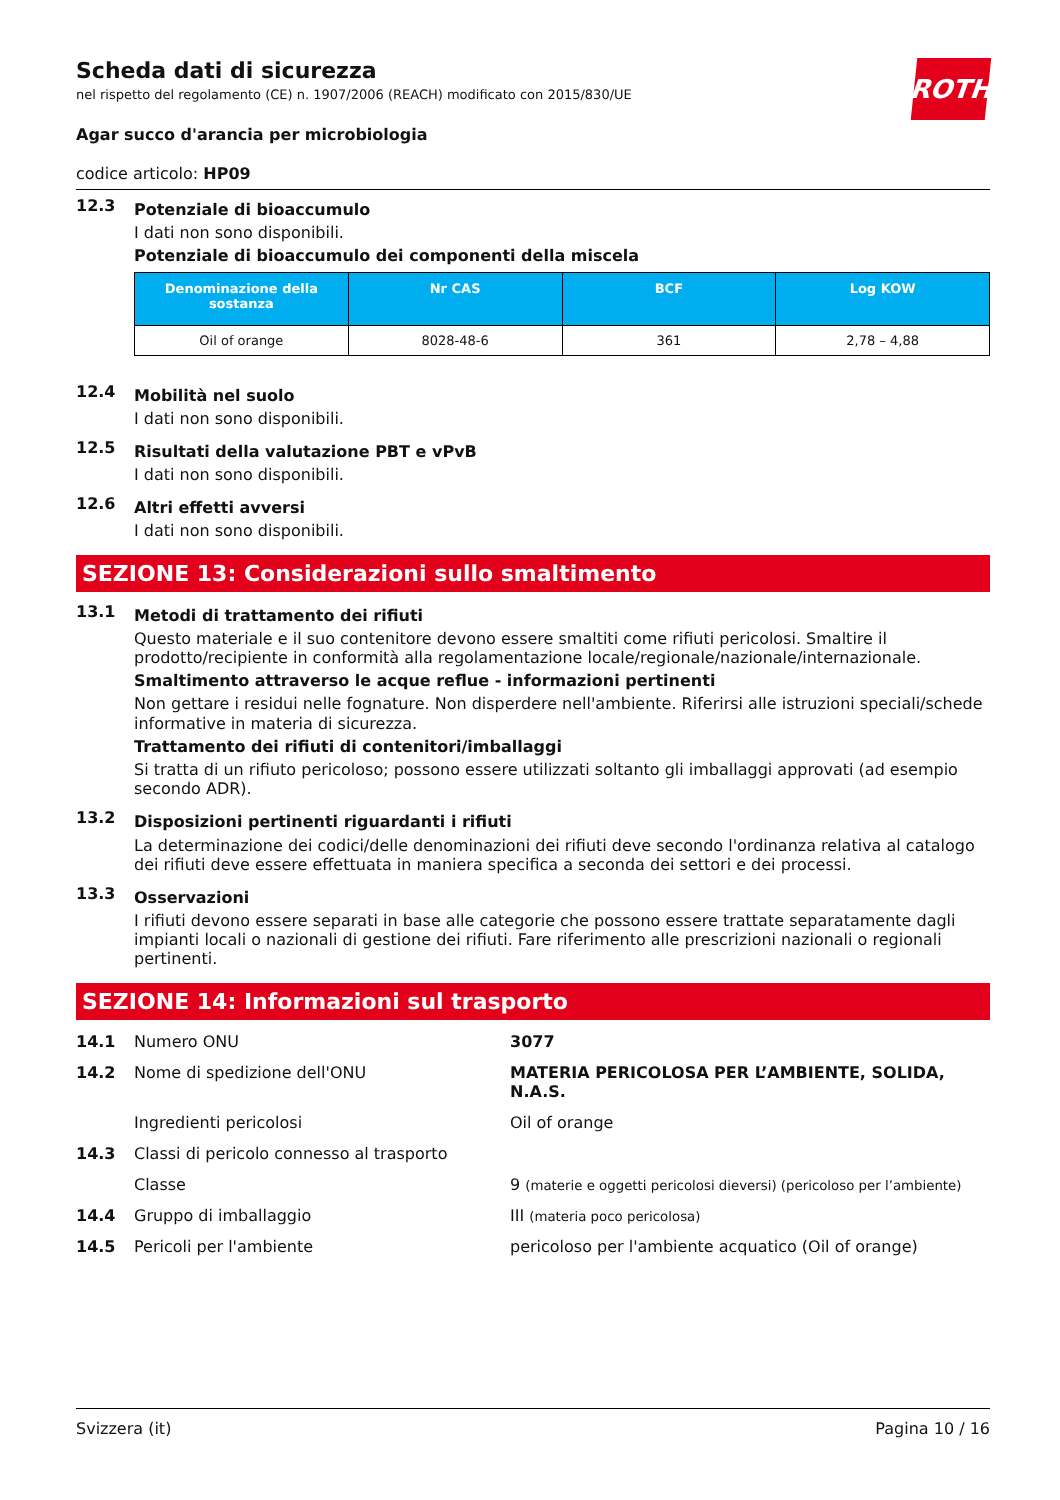ROTH
Scheda dati di sicurezza
nel rispetto del regolamento (CE) n. 1907/2006 (REACH) modificato con 2015/830/UE
Agar succo d'arancia per microbiologia
codice articolo: HP09
12.3
Potenziale di bioaccumulo
I dati non sono disponibili.
Potenziale di bioaccumulo dei componenti della miscela
| Denominazione della sostanza | Nr CAS | BCF | Log KOW |
| --- | --- | --- | --- |
| Oil of orange | 8028-48-6 | 361 | 2,78 – 4,88 |
12.4
Mobilità nel suolo
I dati non sono disponibili.
12.5
Risultati della valutazione PBT e vPvB
I dati non sono disponibili.
12.6
Altri effetti avversi
I dati non sono disponibili.
SEZIONE 13: Considerazioni sullo smaltimento
13.1
Metodi di trattamento dei rifiuti
Questo materiale e il suo contenitore devono essere smaltiti come rifiuti pericolosi. Smaltire il prodotto/recipiente in conformità alla regolamentazione locale/regionale/nazionale/internazionale.
Smaltimento attraverso le acque reflue - informazioni pertinenti
Non gettare i residui nelle fognature. Non disperdere nell'ambiente. Riferirsi alle istruzioni speciali/schede informative in materia di sicurezza.
Trattamento dei rifiuti di contenitori/imballaggi
Si tratta di un rifiuto pericoloso; possono essere utilizzati soltanto gli imballaggi approvati (ad esempio secondo ADR).
13.2
Disposizioni pertinenti riguardanti i rifiuti
La determinazione dei codici/delle denominazioni dei rifiuti deve secondo l'ordinanza relativa al catalogo dei rifiuti deve essere effettuata in maniera specifica a seconda dei settori e dei processi.
13.3
Osservazioni
I rifiuti devono essere separati in base alle categorie che possono essere trattate separatamente dagli impianti locali o nazionali di gestione dei rifiuti. Fare riferimento alle prescrizioni nazionali o regionali pertinenti.
SEZIONE 14: Informazioni sul trasporto
14.1 Numero ONU 3077
14.2 Nome di spedizione dell'ONU MATERIA PERICOLOSA PER L’AMBIENTE, SOLIDA, N.A.S.
Ingredienti pericolosi Oil of orange
14.3 Classi di pericolo connesso al trasporto
Classe 9 (materie e oggetti pericolosi dieversi) (pericoloso per l’ambiente)
14.4 Gruppo di imballaggio III (materia poco pericolosa)
14.5 Pericoli per l'ambiente pericoloso per l'ambiente acquatico (Oil of orange)
Svizzera (it) Pagina 10 / 16